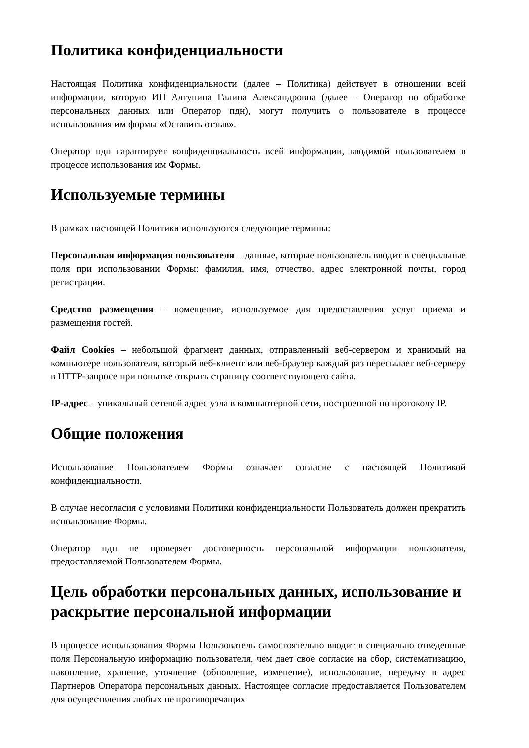Политика конфиденциальности
Настоящая Политика конфиденциальности (далее – Политика) действует в отношении всей информации, которую ИП Алтунина Галина Александровна (далее – Оператор по обработке персональных данных или Оператор пдн), могут получить о пользователе в процессе использования им формы «Оставить отзыв».
Оператор пдн гарантирует конфиденциальность всей информации, вводимой пользователем в процессе использования им Формы.
Используемые термины
В рамках настоящей Политики используются следующие термины:
Персональная информация пользователя – данные, которые пользователь вводит в специальные поля при использовании Формы: фамилия, имя, отчество, адрес электронной почты, город регистрации.
Средство размещения – помещение, используемое для предоставления услуг приема и размещения гостей.
Файл Cookies – небольшой фрагмент данных, отправленный веб-сервером и хранимый на компьютере пользователя, который веб-клиент или веб-браузер каждый раз пересылает веб-серверу в HTTP-запросе при попытке открыть страницу соответствующего сайта.
IP-адрес – уникальный сетевой адрес узла в компьютерной сети, построенной по протоколу IP.
Общие положения
Использование Пользователем Формы означает согласие с настоящей Политикой конфиденциальности.
В случае несогласия с условиями Политики конфиденциальности Пользователь должен прекратить использование Формы.
Оператор пдн не проверяет достоверность персональной информации пользователя, предоставляемой Пользователем Формы.
Цель обработки персональных данных, использование и раскрытие персональной информации
В процессе использования Формы Пользователь самостоятельно вводит в специально отведенные поля Персональную информацию пользователя, чем дает свое согласие на сбор, систематизацию, накопление, хранение, уточнение (обновление, изменение), использование, передачу в адрес Партнеров Оператора персональных данных. Настоящее согласие предоставляется Пользователем для осуществления любых не противоречащих